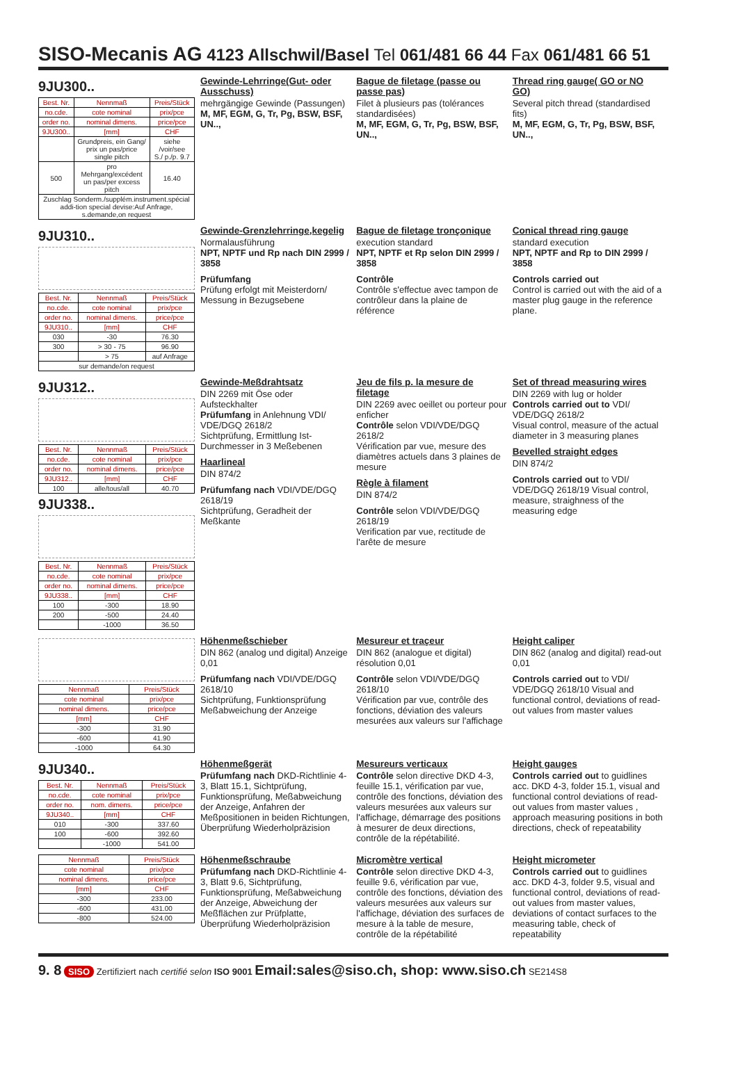SISO-Mecanis AG 4123 Allschwil/Basel Tel 061/481 66 44 Fax 061/481 66 51
9JU300..
| Best. Nr. | Nennmaß | Preis/Stück |
| no.cde. | cote nominal | prix/pce |
| order no. | nominal dimens. | price/pce |
| 9JU300.. | [mm] | CHF |
| | Grundpreis, ein Gang/ prix un pas/price single pitch | siehe /voir/see S./ p./p. 9.7 |
| 500 | pro Mehrgang/excédent un pas/per excess pitch | 16.40 |
| Zuschlag Sonderm./supplém.instrument.spécial addi-tion special devise:Auf Anfrage, s.demande,on request | | |
Gewinde-Lehrringe(Gut- oder Ausschuss)
mehrgängige Gewinde (Passungen)
M, MF, EGM, G, Tr, Pg, BSW, BSF, UN..,
Bague de filetage (passe ou passe pas)
Filet à plusieurs pas (tolérances standardisées)
M, MF, EGM, G, Tr, Pg, BSW, BSF, UN..,
Thread ring gauge( GO or NO GO)
Several pitch thread (standardised fits)
M, MF, EGM, G, Tr, Pg, BSW, BSF, UN..,
9JU310..
| Best. Nr. | Nennmaß | Preis/Stück |
| no.cde. | cote nominal | prix/pce |
| order no. | nominal dimens. | price/pce |
| 9JU310.. | [mm] | CHF |
| 030 | -30 | 76.30 |
| 300 | > 30 - 75 | 96.90 |
| | > 75 | auf Anfrage |
| sur demande/on request | | |
Gewinde-Grenzlehrringe,kegelig
Normalausführung
NPT, NPTF und Rp nach DIN 2999 / 3858
Prüfumfang
Prüfung erfolgt mit Meisterdorn/ Messung in Bezugsebene
Bague de filetage tronçonique
execution standard
NPT, NPTF et Rp selon DIN 2999 / 3858
Contrôle
Contrôle s'effectue avec tampon de contrôleur dans la plaine de référence
Conical thread ring gauge
standard execution
NPT, NPTF and Rp to DIN 2999 / 3858
Controls carried out
Control is carried out with the aid of a master plug gauge in the reference plane.
9JU312..
| Best. Nr. | Nennmaß | Preis/Stück |
| no.cde. | cote nominal | prix/pce |
| order no. | nominal dimens. | price/pce |
| 9JU312.. | [mm] | CHF |
| 100 | alle/tous/all | 40.70 |
9JU338..
| Best. Nr. | Nennmaß | Preis/Stück |
| no.cde. | cote nominal | prix/pce |
| order no. | nominal dimens. | price/pce |
| 9JU338.. | [mm] | CHF |
| 100 | -300 | 18.90 |
| 200 | -500 | 24.40 |
| | -1000 | 36.50 |
Gewinde-Meßdrahtsatz
DIN 2269 mit Öse oder Aufsteckhalter
Prüfumfang in Anlehnung VDI/ VDE/DGQ 2618/2
Sichtprüfung, Ermittlung Ist-Durchmesser in 3 Meßebenen
Haarlineal
DIN 874/2
Prüfumfang nach VDI/VDE/DGQ 2618/19
Sichtprüfung, Geradheit der Meßkante
Jeu de fils p. la mesure de filetage
DIN 2269 avec oeillet ou porteur pour enficher
Contrôle selon VDI/VDE/DGQ 2618/2
Vérification par vue, mesure des diamètres actuels dans 3 plaines de mesure
Règle à filament
DIN 874/2
Contrôle selon VDI/VDE/DGQ 2618/19
Verification par vue, rectitude de l'arête de mesure
Set of thread measuring wires
DIN 2269 with lug or holder
Controls carried out to VDI/ VDE/DGQ 2618/2
Visual control, measure of the actual diameter in 3 measuring planes
Bevelled straight edges
DIN 874/2
Controls carried out to VDI/ VDE/DGQ 2618/19 Visual control, measure, straighness of the measuring edge
| Nennmaß | Preis/Stück |
| cote nominal | prix/pce |
| nominal dimens. | price/pce |
| [mm] | CHF |
| -300 | 31.90 |
| -600 | 41.90 |
| -1000 | 64.30 |
Höhenmeßschieber
DIN 862 (analog und digital) Anzeige 0,01
Prüfumfang nach VDI/VDE/DGQ 2618/10
Sichtprüfung, Funktionsprüfung Meßabweichung der Anzeige
Mesureur et traçeur
DIN 862 (analogue et digital) résolution 0,01
Contrôle selon VDI/VDE/DGQ 2618/10
Vérification par vue, contrôle des fonctions, déviation des valeurs mesurées aux valeurs sur l'affichage
Height caliper
DIN 862 (analog and digital) read-out 0,01
Controls carried out to VDI/ VDE/DGQ 2618/10 Visual and functional control, deviations of read-out values from master values
9JU340..
| Best. Nr. | Nennmaß | Preis/Stück |
| no.cde. | cote nominal | prix/pce |
| order no. | nom. dimens. | price/pce |
| 9JU340.. | [mm] | CHF |
| 010 | -300 | 337.60 |
| 100 | -600 | 392.60 |
| | -1000 | 541.00 |
Höhenmeßgerät
Prüfumfang nach DKD-Richtlinie 4-3, Blatt 15.1, Sichtprüfung, Funktionsprüfung, Meßabweichung der Anzeige, Anfahren der Meßpositionen in beiden Richtungen, Überprüfung Wiederholpräzision
Mesureurs verticaux
Contrôle selon directive DKD 4-3, feuille 15.1, vérification par vue, contrôle des fonctions, déviation des valeurs mesurées aux valeurs sur l'affichage, démarrage des positions à mesurer de deux directions, contrôle de la répétabilité.
Height gauges
Controls carried out to guidlines acc. DKD 4-3, folder 15.1, visual and functional control deviations of read-out values from master values , approach measuring positions in both directions, check of repeatability
| Nennmaß | Preis/Stück |
| cote nominal | prix/pce |
| nominal dimens. | price/pce |
| [mm] | CHF |
| -300 | 233.00 |
| -600 | 431.00 |
| -800 | 524.00 |
Höhenmeßschraube
Prüfumfang nach DKD-Richtlinie 4-3, Blatt 9.6, Sichtprüfung, Funktionsprüfung, Meßabweichung der Anzeige, Abweichung der Meßflächen zur Prüfplatte, Überprüfung Wiederholpräzision
Micromètre vertical
Contrôle selon directive DKD 4-3, feuille 9.6, vérification par vue, contrôle des fonctions, déviation des valeurs mesurées aux valeurs sur l'affichage, déviation des surfaces de mesure à la table de mesure, contrôle de la répétabilité
Height micrometer
Controls carried out to guidlines acc. DKD 4-3, folder 9.5, visual and functional control, deviations of read-out values from master values, deviations of contact surfaces to the measuring table, check of repeatability
9. 8 SISO Zertifiziert nach certifié selon ISO 9001 Email:sales@siso.ch, shop: www.siso.ch SE214S8